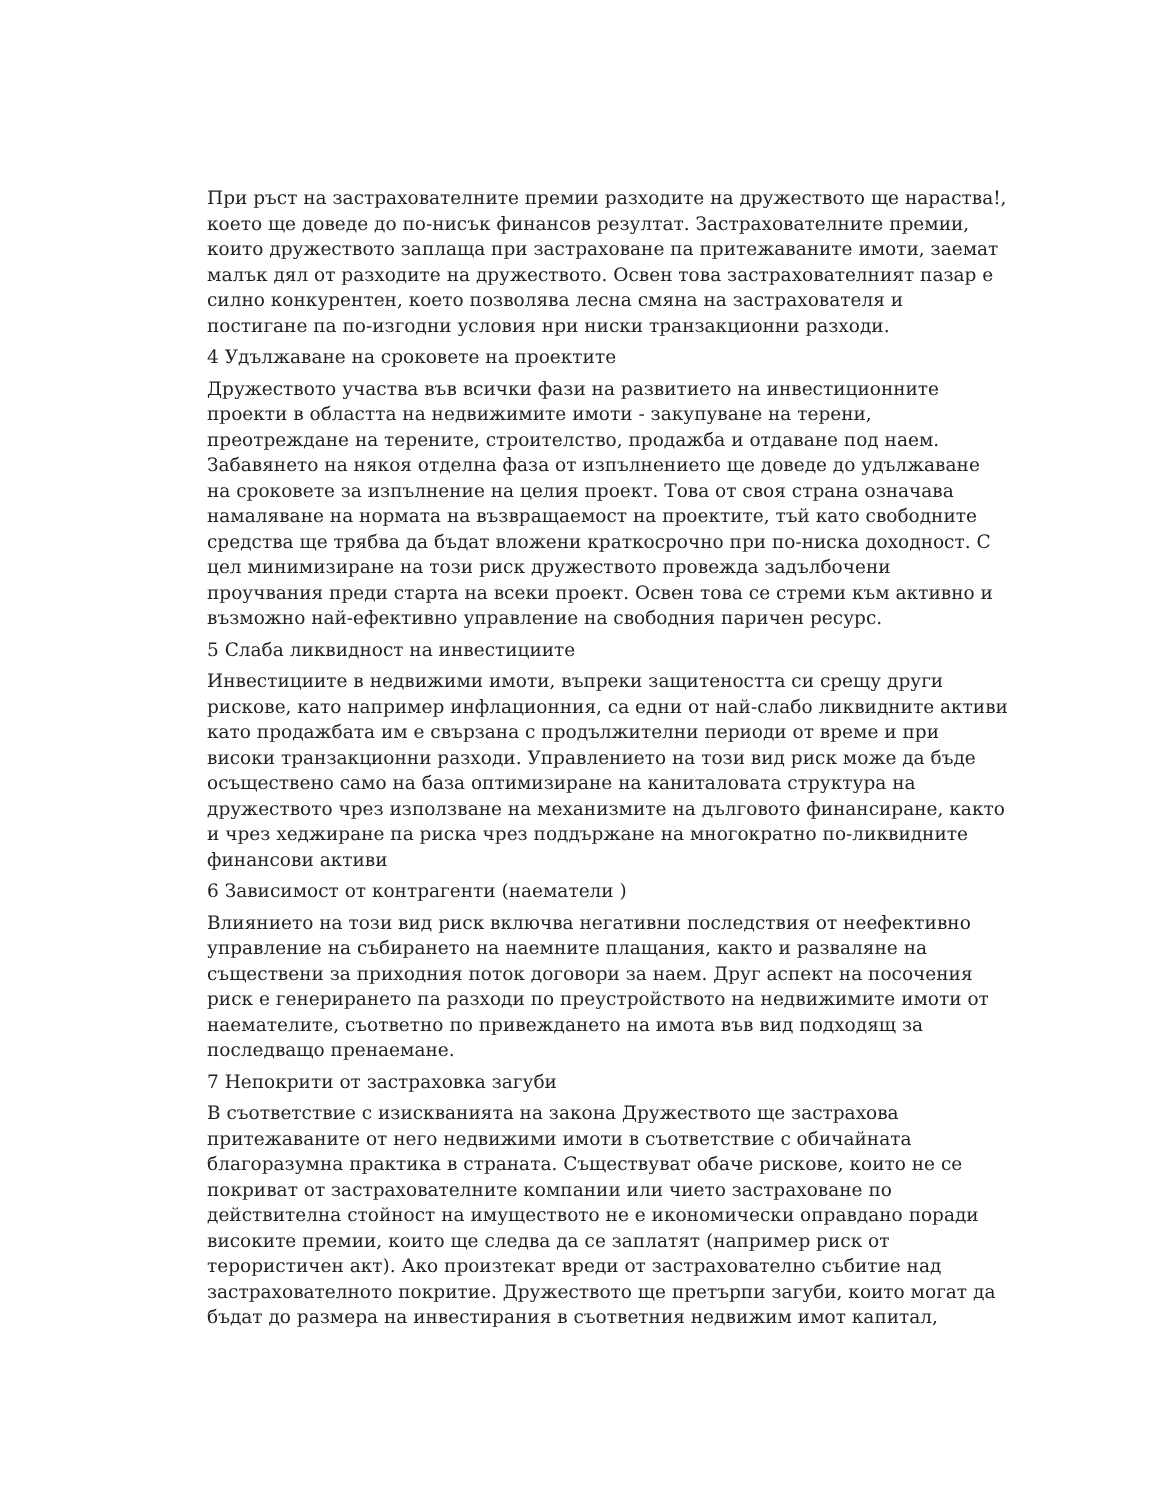При ръст на застрахователните премии разходите на дружеството ще нараства!, което ще доведе до по-нисък финансов резултат. Застрахователните премии, които дружеството заплаща при застраховане па притежаваните имоти, заемат малък дял от разходите на дружеството. Освен това застрахователният пазар е силно конкурентен, което позволява лесна смяна на застрахователя и постигане па по-изгодни условия нри ниски транзакционни разходи.
4 Удължаване на сроковете на проектите
Дружеството участва във всички фази на развитието на инвестиционните проекти в областта на недвижимите имоти - закупуване на терени, преотреждане на терените, строителство, продажба и отдаване под наем. Забавянето на някоя отделна фаза от изпълнението ще доведе до удължаване на сроковете за изпълнение на целия проект. Това от своя страна означава намаляване на нормата на възвращаемост на проектите, тъй като свободните средства ще трябва да бъдат вложени краткосрочно при по-ниска доходност. С цел минимизиране на този риск дружеството провежда задълбочени проучвания преди старта на всеки проект. Освен това се стреми към активно и възможно най-ефективно управление на свободния паричен ресурс.
5 Слаба ликвидност на инвестициите
Инвестициите в недвижими имоти, въпреки защитеността си срещу други рискове, като например инфлационния, са едни от най-слабо ликвидните активи като продажбата им е свързана с продължителни периоди от време и при високи транзакционни разходи. Управлението на този вид риск може да бъде осъществено само на база оптимизиране на каниталовата структура на дружеството чрез използване на механизмите на дълговото финансиране, както и чрез хеджиране па риска чрез поддържане на многократно по-ликвидните финансови активи
6 Зависимост от контрагенти (наематели )
Влиянието на този вид риск включва негативни последствия от неефективно управление на събирането на наемните плащания, както и разваляне на съществени за приходния поток договори за наем. Друг аспект на посочения риск е генерирането па разходи по преустройството на недвижимите имоти от наемателите, съответно по привеждането на имота във вид подходящ за последващо пренаемане.
7 Непокрити от застраховка загуби
В съответствие с изискванията на закона Дружеството ще застрахова притежаваните от него недвижими имоти в съответствие с обичайната благоразумна практика в страната. Съществуват обаче рискове, които не се покриват от застрахователните компании или чието застраховане по действителна стойност на имуществото не е икономически оправдано поради високите премии, които ще следва да се заплатят (например риск от терористичен акт). Ако произтекат вреди от застрахователно събитие над застрахователното покритие. Дружеството ще претърпи загуби, които могат да бъдат до размера на инвестирания в съответния недвижим имот капитал,